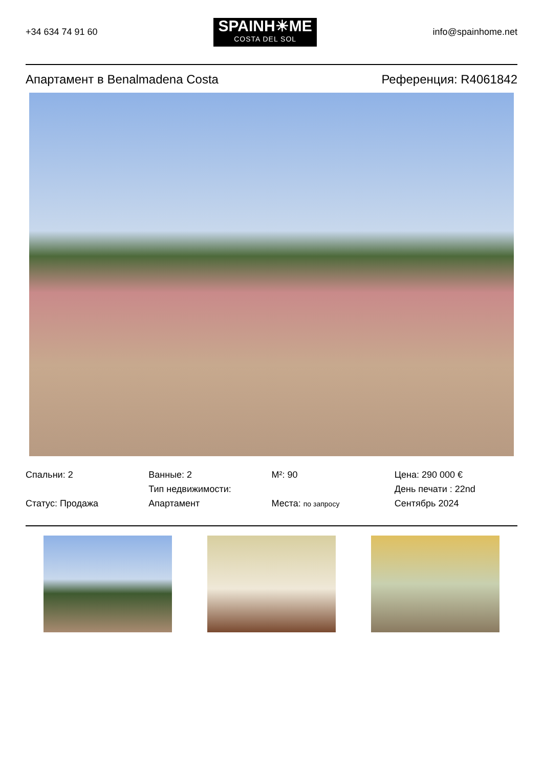+34 634 74 91 60
SPAINH☀ME
COSTA DEL SOL
info@spainhome.net
Апартамент в Benalmadena Costa Референция: R4061842
Спальни: 2
Статус: Продажа
Ванные: 2
Тип недвижимости:
Апартамент
M²: 90
Места: по запросу
Цена: 290 000 €
День печати : 22nd
Сентябрь 2024